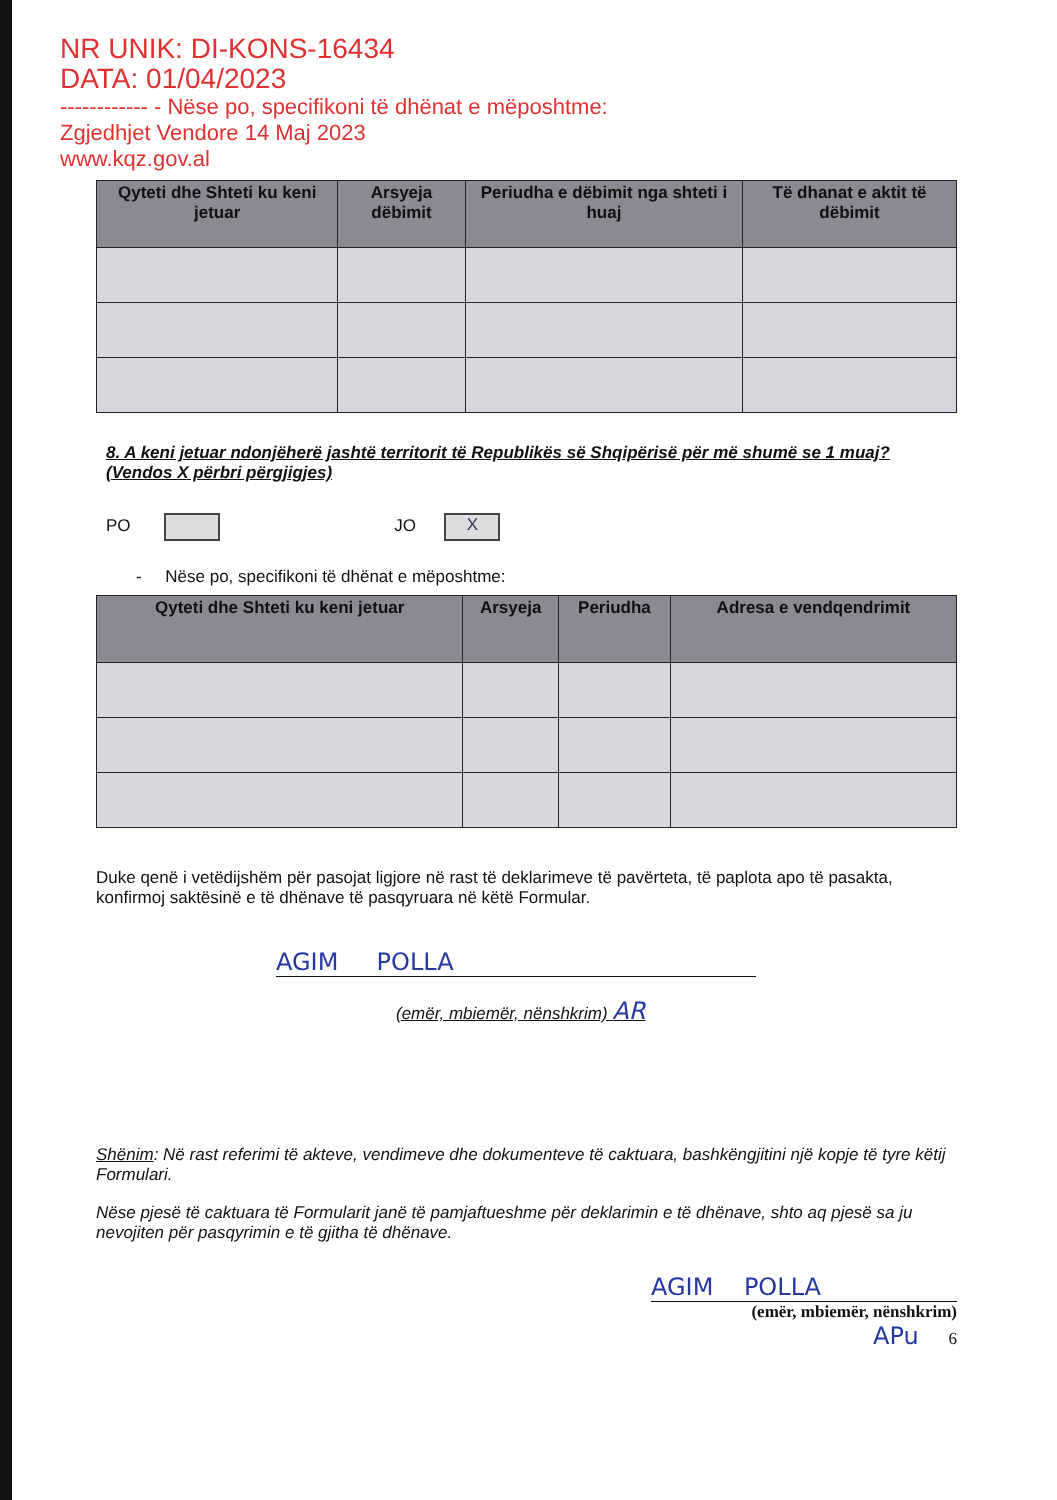NR UNIK: DI-KONS-16434
DATA: 01/04/2023
------------ - Nëse po, specifikoni të dhënat e mëposhtme:
Zgjedhjet Vendore 14 Maj 2023
www.kqz.gov.al
| Qyteti dhe Shteti ku keni jetuar | Arsyeja dëbimit | Periudha e dëbimit nga shteti i huaj | Të dhanat e aktit të dëbimit |
| --- | --- | --- | --- |
8. A keni jetuar ndonjëherë jashtë territorit të Republikës së Shqipërisë për më shumë se 1 muaj? (Vendos X përbri përgjigjes)
PO JO X
- Nëse po, specifikoni të dhënat e mëposhtme:
| Qyteti dhe Shteti ku keni jetuar | Arsyeja | Periudha | Adresa e vendqendrimit |
| --- | --- | --- | --- |
Duke qenë i vetëdijshëm për pasojat ligjore në rast të deklarimeve të pavërteta, të paplota apo të pasakta, konfirmoj saktësinë e të dhënave të pasqyruara në këtë Formular.
AGIM POLLA
(emër, mbiemër, nënshkrim) AR
Shënim: Në rast referimi të akteve, vendimeve dhe dokumenteve të caktuara, bashkëngjitini një kopje të tyre këtij Formulari.
Nëse pjesë të caktuara të Formularit janë të pamjaftueshme për deklarimin e të dhënave, shto aq pjesë sa ju nevojiten për pasqyrimin e të gjitha të dhënave.
AGIM POLLA
(emër, mbiemër, nënshkrim)
APu 6